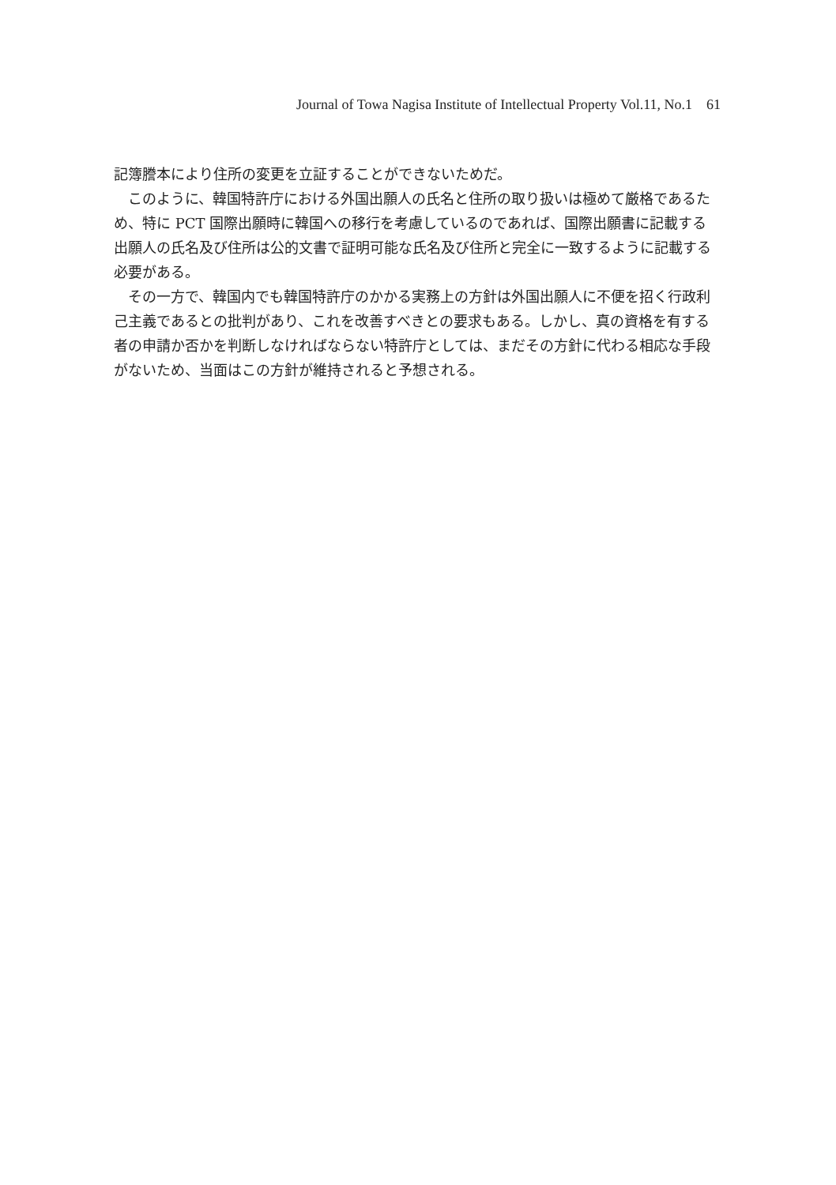Journal of Towa Nagisa Institute of Intellectual Property Vol.11, No.1 61
記簿謄本により住所の変更を立証することができないためだ。
このように、韓国特許庁における外国出願人の氏名と住所の取り扱いは極めて厳格であるため、特に PCT 国際出願時に韓国への移行を考慮しているのであれば、国際出願書に記載する出願人の氏名及び住所は公的文書で証明可能な氏名及び住所と完全に一致するように記載する必要がある。
その一方で、韓国内でも韓国特許庁のかかる実務上の方針は外国出願人に不便を招く行政利己主義であるとの批判があり、これを改善すべきとの要求もある。しかし、真の資格を有する者の申請か否かを判断しなければならない特許庁としては、まだその方針に代わる相応な手段がないため、当面はこの方針が維持されると予想される。